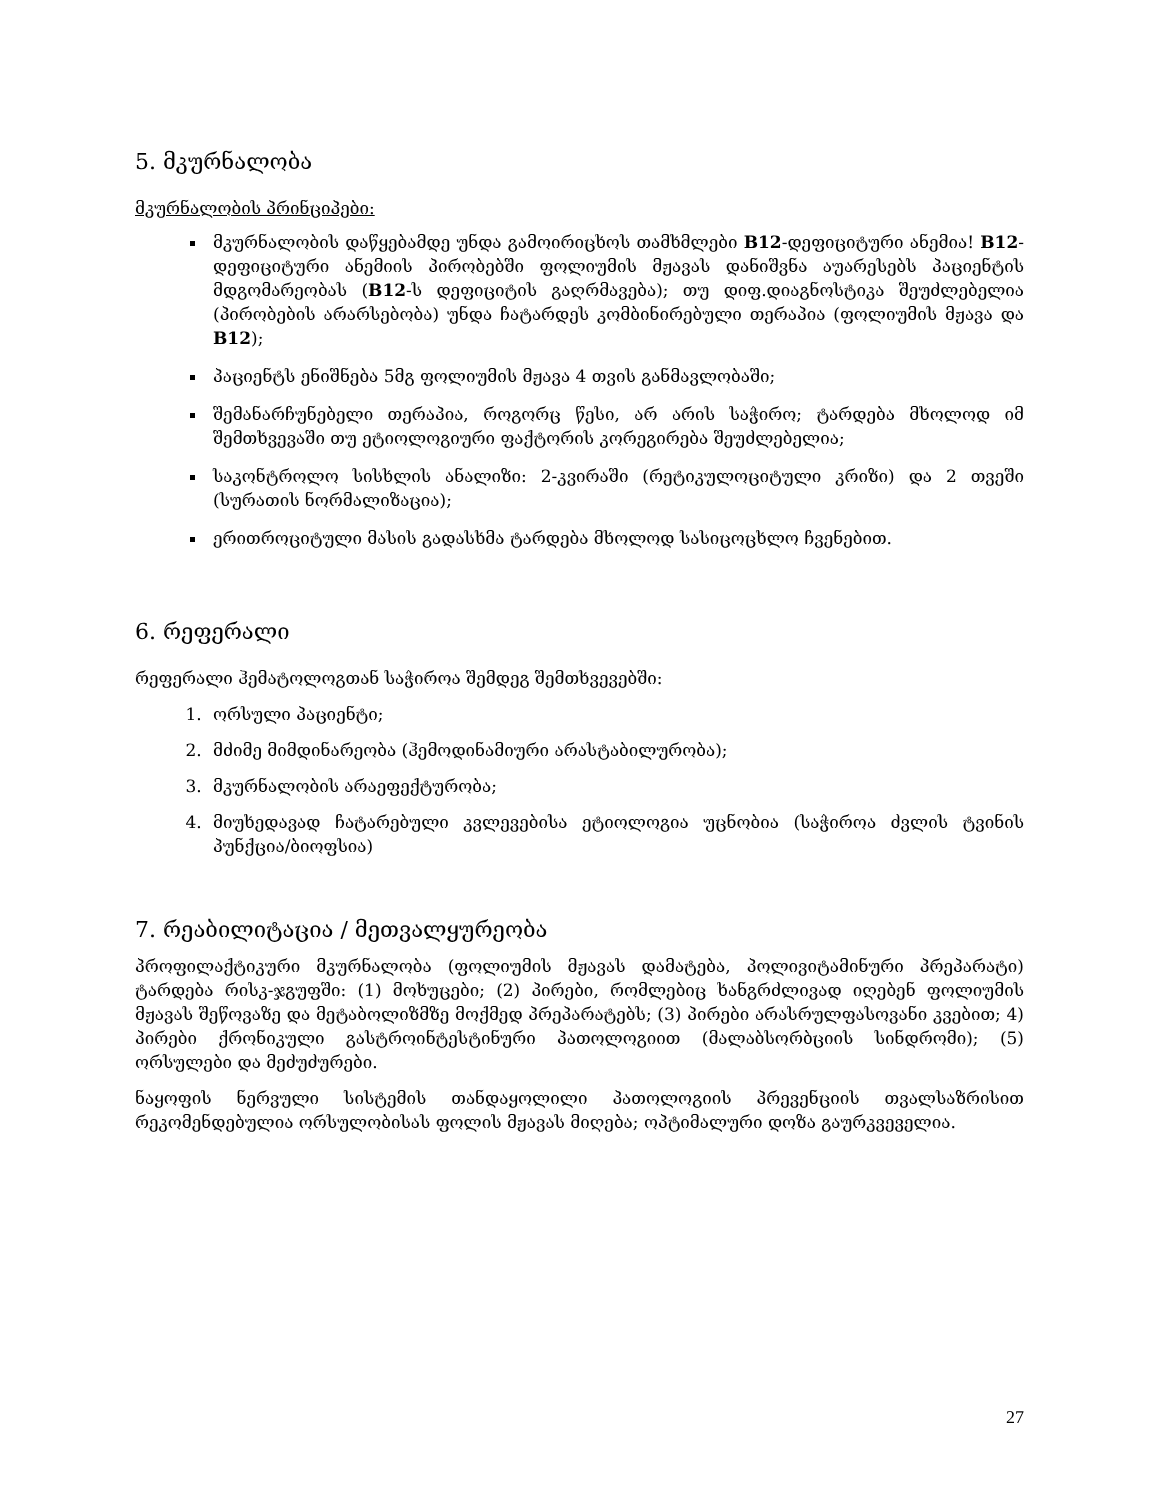5. მკურნალობა
მკურნალობის პრინციპები:
მკურნალობის დაწყებამდე უნდა გამოირიცხოს თამხმლები B12-დეფიციტური ანემია! B12-დეფიციტური ანემიის პირობებში ფოლიუმის მჟავას დანიშვნა აუარესებს პაციენტის მდგომარეობას (B12-ს დეფიციტის გაღრმავება); თუ დიფ.დიაგნოსტიკა შეუძლებელია (პირობების არარსებობა) უნდა ჩატარდეს კომბინირებული თერაპია (ფოლიუმის მჟავა და B12);
პაციენტს ენიშნება 5მგ ფოლიუმის მჟავა 4 თვის განმავლობაში;
შემანარჩუნებელი თერაპია, როგორც წესი, არ არის საჭირო; ტარდება მხოლოდ იმ შემთხვევაში თუ ეტიოლოგიური ფაქტორის კორეგირება შეუძლებელია;
საკონტროლო სისხლის ანალიზი: 2-კვირაში (რეტიკულოციტული კრიზი) და 2 თვეში (სურათის ნორმალიზაცია);
ერითროციტული მასის გადასხმა ტარდება მხოლოდ სასიცოცხლო ჩვენებით.
6. რეფერალი
რეფერალი ჰემატოლოგთან საჭიროა შემდეგ შემთხვევებში:
1. ორსული პაციენტი;
2. მძიმე მიმდინარეობა (ჰემოდინამიური არასტაბილურობა);
3. მკურნალობის არაეფექტურობა;
4. მიუხედავად ჩატარებული კვლევებისა ეტიოლოგია უცნობია (საჭიროა ძვლის ტვინის პუნქცია/ბიოფსია)
7. რეაბილიტაცია / მეთვალყურეობა
პროფილაქტიკური მკურნალობა (ფოლიუმის მჟავას დამატება, პოლივიტამინური პრეპარატი) ტარდება რისკ-ჯგუფში: (1) მოხუცები; (2) პირები, რომლებიც ხანგრძლივად იღებენ ფოლიუმის მჟავას შეწოვაზე და მეტაბოლიზმზე მოქმედ პრეპარატებს; (3) პირები არასრულფასოვანი კვებით; 4) პირები ქრონიკული გასტროინტესტინური პათოლოგიით (მალაბსორბციის სინდრომი); (5) ორსულები და მეძუძურები.
ნაყოფის ნერვული სისტემის თანდაყოლილი პათოლოგიის პრევენციის თვალსაზრისით რეკომენდებულია ორსულობისას ფოლის მჟავას მიღება; ოპტიმალური დოზა გაურკვეველია.
27